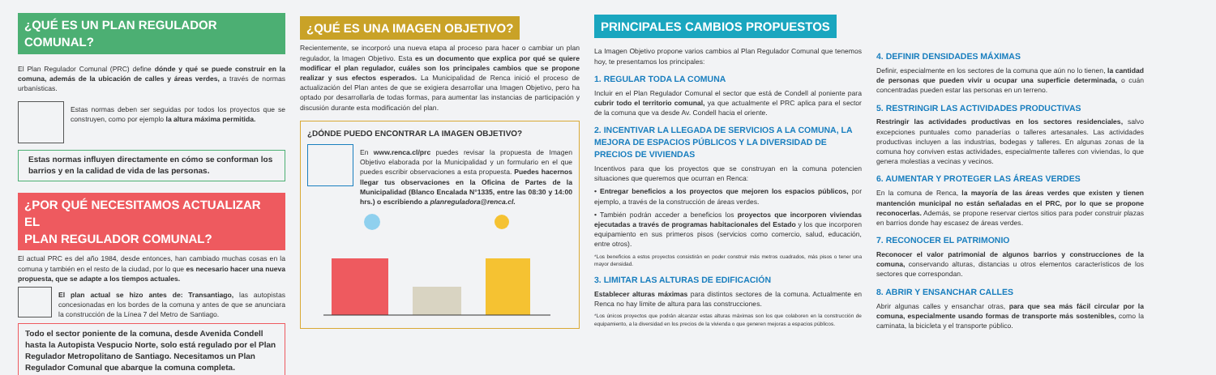¿QUÉ ES UN PLAN REGULADOR COMUNAL?
El Plan Regulador Comunal (PRC) define dónde y qué se puede construir en la comuna, además de la ubicación de calles y áreas verdes, a través de normas urbanísticas.
Estas normas deben ser seguidas por todos los proyectos que se construyen, como por ejemplo la altura máxima permitida.
Estas normas influyen directamente en cómo se conforman los barrios y en la calidad de vida de las personas.
¿POR QUÉ NECESITAMOS ACTUALIZAR EL
PLAN REGULADOR COMUNAL?
El actual PRC es del año 1984, desde entonces, han cambiado muchas cosas en la comuna y también en el resto de la ciudad, por lo que es necesario hacer una nueva propuesta, que se adapte a los tiempos actuales.
El plan actual se hizo antes de: Transantiago, las autopistas concesionadas en los bordes de la comuna y antes de que se anunciara la construcción de la Línea 7 del Metro de Santiago.
Todo el sector poniente de la comuna, desde Avenida Condell hasta la Autopista Vespucio Norte, solo está regulado por el Plan Regulador Metropolitano de Santiago. Necesitamos un Plan Regulador Comunal que abarque la comuna completa.
¿QUÉ ES UNA IMAGEN OBJETIVO?
Recientemente, se incorporó una nueva etapa al proceso para hacer o cambiar un plan regulador, la Imagen Objetivo. Esta es un documento que explica por qué se quiere modificar el plan regulador, cuáles son los principales cambios que se propone realizar y sus efectos esperados. La Municipalidad de Renca inició el proceso de actualización del Plan antes de que se exigiera desarrollar una Imagen Objetivo, pero ha optado por desarrollarla de todas formas, para aumentar las instancias de participación y discusión durante esta modificación del plan.
¿DÓNDE PUEDO ENCONTRAR LA IMAGEN OBJETIVO?
En www.renca.cl/prc puedes revisar la propuesta de Imagen Objetivo elaborada por la Municipalidad y un formulario en el que puedes escribir observaciones a esta propuesta. Puedes hacernos llegar tus observaciones en la Oficina de Partes de la Municipalidad (Blanco Encalada N°1335, entre las 08:30 y 14:00 hrs.) o escribiendo a planreguladora@renca.cl.
PRINCIPALES CAMBIOS PROPUESTOS
La Imagen Objetivo propone varios cambios al Plan Regulador Comunal que tenemos hoy, te presentamos los principales:
1. REGULAR TODA LA COMUNA
Incluir en el Plan Regulador Comunal el sector que está de Condell al poniente para cubrir todo el territorio comunal, ya que actualmente el PRC aplica para el sector de la comuna que va desde Av. Condell hacia el oriente.
2. INCENTIVAR LA LLEGADA DE SERVICIOS A LA COMUNA, LA MEJORA DE ESPACIOS PÚBLICOS Y LA DIVERSIDAD DE PRECIOS DE VIVIENDAS
Incentivos para que los proyectos que se construyan en la comuna potencien situaciones que queremos que ocurran en Renca:
• Entregar beneficios a los proyectos que mejoren los espacios públicos, por ejemplo, a través de la construcción de áreas verdes.
• También podrán acceder a beneficios los proyectos que incorporen viviendas ejecutadas a través de programas habitacionales del Estado y los que incorporen equipamiento en sus primeros pisos (servicios como comercio, salud, educación, entre otros).
*Los beneficios a estos proyectos consistirán en poder construir más metros cuadrados, más pisos o tener una mayor densidad.
3. LIMITAR LAS ALTURAS DE EDIFICACIÓN
Establecer alturas máximas para distintos sectores de la comuna. Actualmente en Renca no hay límite de altura para las construcciones.
*Los únicos proyectos que podrán alcanzar estas alturas máximas son los que colaboren en la construcción de equipamiento, a la diversidad en los precios de la vivienda o que generen mejoras a espacios públicos.
4. DEFINIR DENSIDADES MÁXIMAS
Definir, especialmente en los sectores de la comuna que aún no lo tienen, la cantidad de personas que pueden vivir u ocupar una superficie determinada, o cuán concentradas pueden estar las personas en un terreno.
5. RESTRINGIR LAS ACTIVIDADES PRODUCTIVAS
Restringir las actividades productivas en los sectores residenciales, salvo excepciones puntuales como panaderías o talleres artesanales. Las actividades productivas incluyen a las industrias, bodegas y talleres. En algunas zonas de la comuna hoy conviven estas actividades, especialmente talleres con viviendas, lo que genera molestias a vecinas y vecinos.
6. AUMENTAR Y PROTEGER LAS ÁREAS VERDES
En la comuna de Renca, la mayoría de las áreas verdes que existen y tienen mantención municipal no están señaladas en el PRC, por lo que se propone reconocerlas. Además, se propone reservar ciertos sitios para poder construir plazas en barrios donde hay escasez de áreas verdes.
7. RECONOCER EL PATRIMONIO
Reconocer el valor patrimonial de algunos barrios y construcciones de la comuna, conservando alturas, distancias u otros elementos característicos de los sectores que correspondan.
8. ABRIR Y ENSANCHAR CALLES
Abrir algunas calles y ensanchar otras, para que sea más fácil circular por la comuna, especialmente usando formas de transporte más sostenibles, como la caminata, la bicicleta y el transporte público.